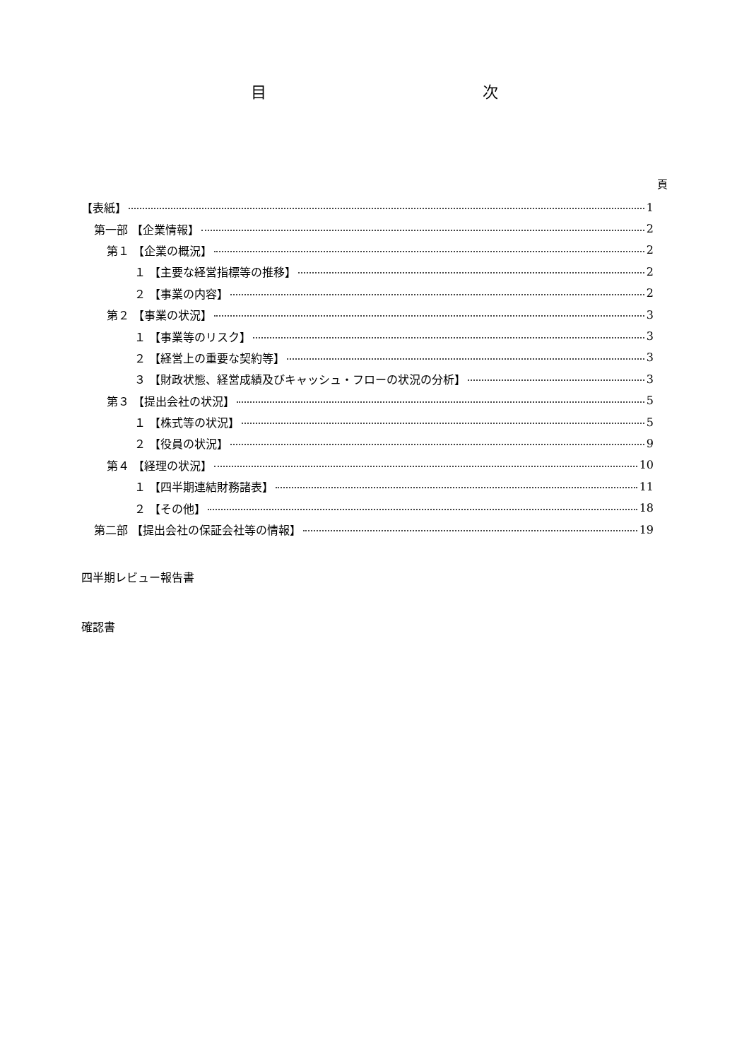目 次
頁
【表紙】 1
第一部 【企業情報】 2
第１ 【企業の概況】 2
１ 【主要な経営指標等の推移】 2
２ 【事業の内容】 2
第２ 【事業の状況】 3
１ 【事業等のリスク】 3
２ 【経営上の重要な契約等】 3
３ 【財政状態、経営成績及びキャッシュ・フローの状況の分析】 3
第３ 【提出会社の状況】 5
１ 【株式等の状況】 5
２ 【役員の状況】 9
第４ 【経理の状況】 10
１ 【四半期連結財務諸表】 11
２ 【その他】 18
第二部 【提出会社の保証会社等の情報】 19
四半期レビュー報告書
確認書